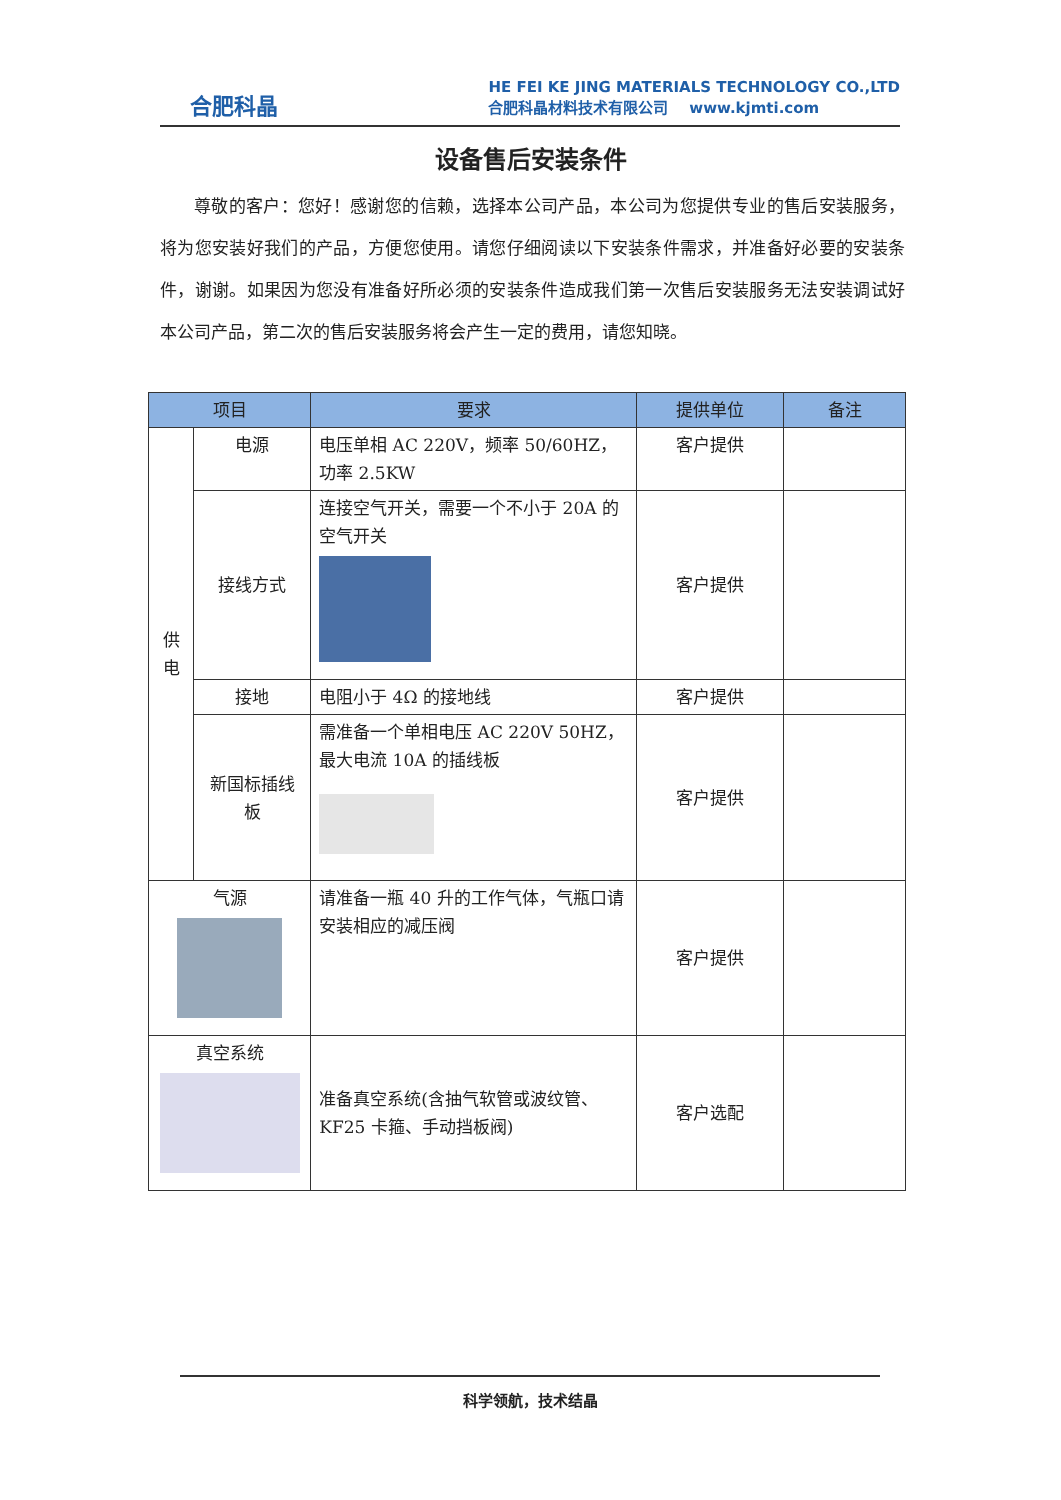合肥科晶
HE FEI KE JING MATERIALS TECHNOLOGY CO.,LTD
合肥科晶材料技术有限公司 www.kjmti.com
设备售后安装条件
尊敬的客户：您好！感谢您的信赖，选择本公司产品，本公司为您提供专业的售后安装服务，将为您安装好我们的产品，方便您使用。请您仔细阅读以下安装条件需求，并准备好必要的安装条件，谢谢。如果因为您没有准备好所必须的安装条件造成我们第一次售后安装服务无法安装调试好本公司产品，第二次的售后安装服务将会产生一定的费用，请您知晓。
| 项目 | | 要求 | 提供单位 | 备注 |
| --- | --- | --- | --- | --- |
| 供 电 | 电源 | 电压单相 AC 220V，频率 50/60HZ，功率 2.5KW | 客户提供 | |
| | 接线方式 | 连接空气开关，需要一个不小于 20A 的空气开关 | 客户提供 | |
| | 接地 | 电阻小于 4Ω 的接地线 | 客户提供 | |
| | 新国标插线板 | 需准备一个单相电压 AC 220V 50HZ，最大电流 10A 的插线板 | 客户提供 | |
| 气源 | | 请准备一瓶 40 升的工作气体，气瓶口请安装相应的减压阀 | 客户提供 | |
| 真空系统 | | 准备真空系统(含抽气软管或波纹管、KF25 卡箍、手动挡板阀) | 客户选配 | |
科学领航，技术结晶